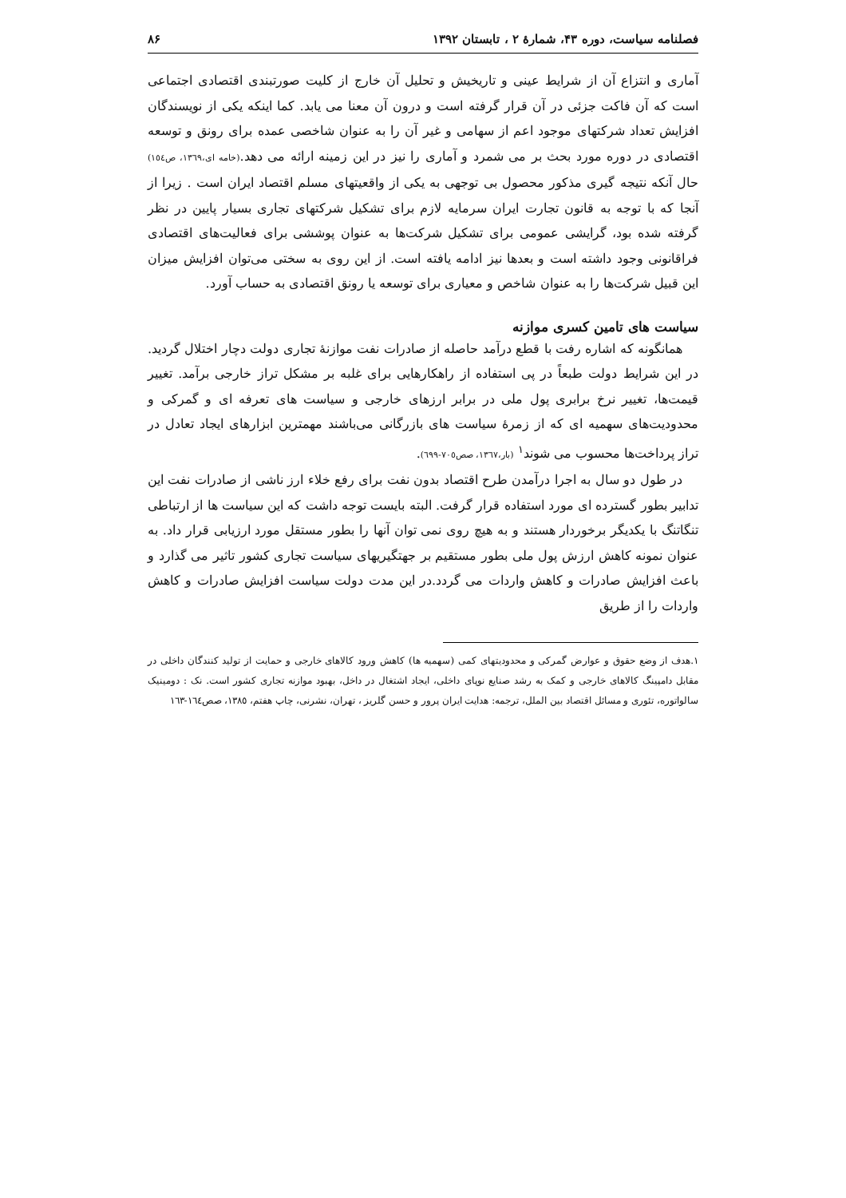فصلنامه سیاست، دوره ۴۳، شمارهٔ ۲ ، تابستان ۱۳۹۲ ۸۶
آماری و انتزاع آن از شرایط عینی و تاریخیش و تحلیل آن خارج از کلیت صورتبندی اقتصادی اجتماعی است که آن فاکت جزئی در آن قرار گرفته است و درون آن معنا می یابد. کما اینکه یکی از نویسندگان افزایش تعداد شرکتهای موجود اعم از سهامی و غیر آن را به عنوان شاخصی عمده برای رونق و توسعه اقتصادی در دوره مورد بحث بر می شمرد و آماری را نیز در این زمینه ارائه می دهد.(خامه ای،۱۳٦۹، ص۱٥٤) حال آنکه نتیجه گیری مذکور محصول بی توجهی به یکی از واقعیتهای مسلم اقتصاد ایران است . زیرا از آنجا که با توجه به قانون تجارت ایران سرمایه لازم برای تشکیل شرکتهای تجاری بسیار پایین در نظر گرفته شده بود، گرایشی عمومی برای تشکیل شرکت‌ها به عنوان پوششی برای فعالیت‌های اقتصادی فراقانونی وجود داشته است و بعدها نیز ادامه یافته است. از این روی به سختی می‌توان افزایش میزان این قبیل شرکت‌ها را به عنوان شاخص و معیاری برای توسعه یا رونق اقتصادی به حساب آورد.
سیاست های تامین کسری موازنه
همانگونه که اشاره رفت با قطع درآمد حاصله از صادرات نفت موازنهٔ تجاری دولت دچار اختلال گردید. در این شرایط دولت طبعاً در پی استفاده از راهکارهایی برای غلبه بر مشکل تراز خارجی برآمد. تغییر قیمت‌ها، تغییر نرخ برابری پول ملی در برابر ارزهای خارجی و سیاست های تعرفه ای و گمرکی و محدودیت‌های سهمیه ای که از زمرهٔ سیاست های بازرگانی می‌باشند مهمترین ابزارهای ایجاد تعادل در تراز پرداخت‌ها محسوب می شوند<sup>۱</sup> (بار،۱۳٦۷، صص۷۰٥-٦۹۹).
در طول دو سال به اجرا درآمدن طرح اقتصاد بدون نفت برای رفع خلاء ارز ناشی از صادرات نفت این تدابیر بطور گسترده ای مورد استفاده قرار گرفت. البته بایست توجه داشت که این سیاست ها از ارتباطی تنگاتنگ با یکدیگر برخوردار هستند و به هیچ روی نمی توان آنها را بطور مستقل مورد ارزیابی قرار داد. به عنوان نمونه کاهش ارزش پول ملی بطور مستقیم بر جهتگیریهای سیاست تجاری کشور تاثیر می گذارد و باعث افزایش صادرات و کاهش واردات می گردد.در این مدت دولت سیاست افزایش صادرات و کاهش واردات را از طریق
۱.هدف از وضع حقوق و عوارض گمرکی و محدودیتهای کمی (سهمیه ها) کاهش ورود کالاهای خارجی و حمایت از تولید کنندگان داخلی در مقابل دامپینگ کالاهای خارجی و کمک به رشد صنایع نوپای داخلی، ایجاد اشتغال در داخل، بهبود موازنه تجاری کشور است. نک : دومینیک سالواتوره، تئوری و مسائل اقتصاد بین الملل، ترجمه: هدایت ایران پرور و حسن گلریز ، تهران، نشرنی، چاپ هفتم، ۱۳۸٥، صص۱٦٤-۱٦۳